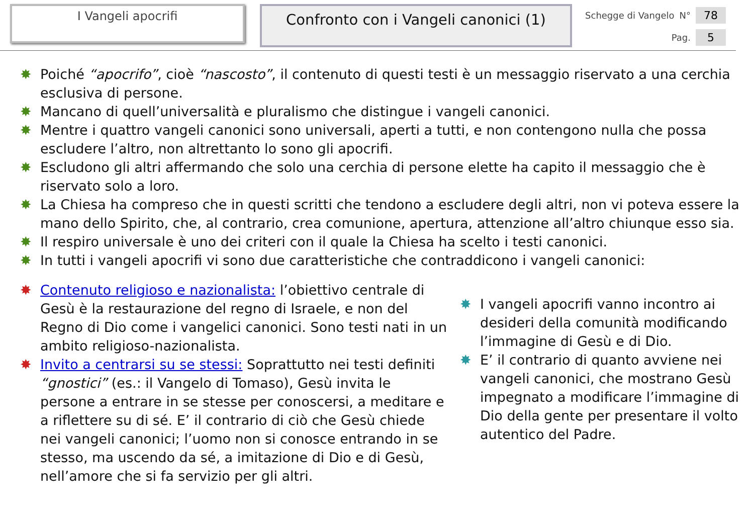I Vangeli apocrifi
Confronto con i Vangeli canonici (1)
Schegge di Vangelo N° 78
Pag. 5
✸ Poiché “apocrifo”, cioè “nascosto”, il contenuto di questi testi è un messaggio riservato a una cerchia esclusiva di persone.
✸ Mancano di quell’universalità e pluralismo che distingue i vangeli canonici.
✸ Mentre i quattro vangeli canonici sono universali, aperti a tutti, e non contengono nulla che possa escludere l’altro, non altrettanto lo sono gli apocrifi.
✸ Escludono gli altri affermando che solo una cerchia di persone elette ha capito il messaggio che è riservato solo a loro.
✸ La Chiesa ha compreso che in questi scritti che tendono a escludere degli altri, non vi poteva essere la mano dello Spirito, che, al contrario, crea comunione, apertura, attenzione all’altro chiunque esso sia.
✸ Il respiro universale è uno dei criteri con il quale la Chiesa ha scelto i testi canonici.
✸ In tutti i vangeli apocrifi vi sono due caratteristiche che contraddicono i vangeli canonici:
✸ Contenuto religioso e nazionalista: l’obiettivo centrale di Gesù è la restaurazione del regno di Israele, e non del Regno di Dio come i vangelici canonici. Sono testi nati in un ambito religioso-nazionalista.
✸ Invito a centrarsi su se stessi: Soprattutto nei testi definiti “gnostici” (es.: il Vangelo di Tomaso), Gesù invita le persone a entrare in se stesse per conoscersi, a meditare e a riflettere su di sé. E’ il contrario di ciò che Gesù chiede nei vangeli canonici; l’uomo non si conosce entrando in se stesso, ma uscendo da sé, a imitazione di Dio e di Gesù, nell’amore che si fa servizio per gli altri.
✸ I vangeli apocrifi vanno incontro ai desideri della comunità modificando l’immagine di Gesù e di Dio.
✸ E’ il contrario di quanto avviene nei vangeli canonici, che mostrano Gesù impegnato a modificare l’immagine di Dio della gente per presentare il volto autentico del Padre.